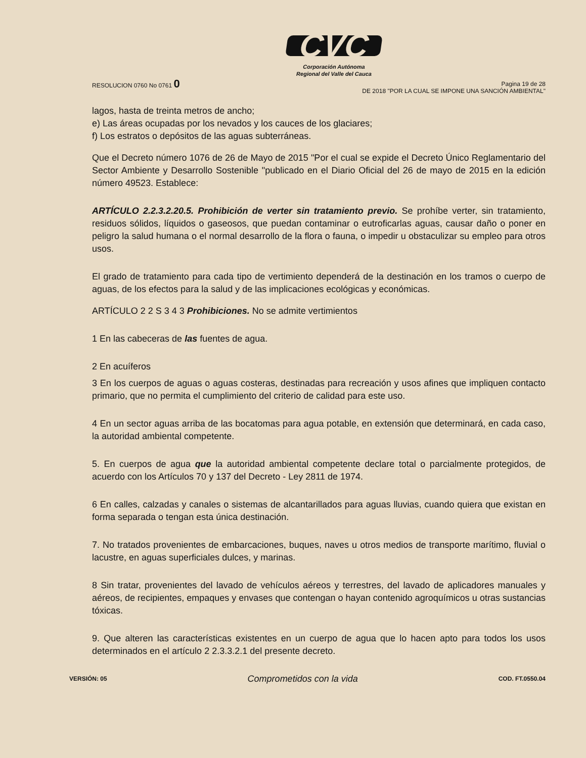CVC
Corporación Autónoma
Regional del Valle del Cauca
RESOLUCION 0760 No 0761 0 Pagina 19 de 28
DE 2018 "POR LA CUAL SE IMPONE UNA SANCIÓN AMBIENTAL"
lagos, hasta de treinta metros de ancho;
e) Las áreas ocupadas por los nevados y los cauces de los glaciares;
f) Los estratos o depósitos de las aguas subterráneas.
Que el Decreto número 1076 de 26 de Mayo de 2015 "Por el cual se expide el Decreto Único Reglamentario del Sector Ambiente y Desarrollo Sostenible "publicado en el Diario Oficial del 26 de mayo de 2015 en la edición número 49523. Establece:
ARTÍCULO 2.2.3.2.20.5. Prohibición de verter sin tratamiento previo. Se prohíbe verter, sin tratamiento, residuos sólidos, líquidos o gaseosos, que puedan contaminar o eutroficarlas aguas, causar daño o poner en peligro la salud humana o el normal desarrollo de la flora o fauna, o impedir u obstaculizar su empleo para otros usos.
El grado de tratamiento para cada tipo de vertimiento dependerá de la destinación en los tramos o cuerpo de aguas, de los efectos para la salud y de las implicaciones ecológicas y económicas.
ARTÍCULO 2 2 S 3 4 3 Prohibiciones. No se admite vertimientos
1 En las cabeceras de las fuentes de agua.
2 En acuíferos
3 En los cuerpos de aguas o aguas costeras, destinadas para recreación y usos afines que impliquen contacto primario, que no permita el cumplimiento del criterio de calidad para este uso.
4 En un sector aguas arriba de las bocatomas para agua potable, en extensión que determinará, en cada caso, la autoridad ambiental competente.
5. En cuerpos de agua que la autoridad ambiental competente declare total o parcialmente protegidos, de acuerdo con los Artículos 70 y 137 del Decreto - Ley 2811 de 1974.
6 En calles, calzadas y canales o sistemas de alcantarillados para aguas lluvias, cuando quiera que existan en forma separada o tengan esta única destinación.
7. No tratados provenientes de embarcaciones, buques, naves u otros medios de transporte marítimo, fluvial o lacustre, en aguas superficiales dulces, y marinas.
8 Sin tratar, provenientes del lavado de vehículos aéreos y terrestres, del lavado de aplicadores manuales y aéreos, de recipientes, empaques y envases que contengan o hayan contenido agroquímicos u otras sustancias tóxicas.
9. Que alteren las características existentes en un cuerpo de agua que lo hacen apto para todos los usos determinados en el artículo 2 2.3.3.2.1 del presente decreto.
VERSIÓN: 05 Comprometidos con la vida COD. FT.0550.04